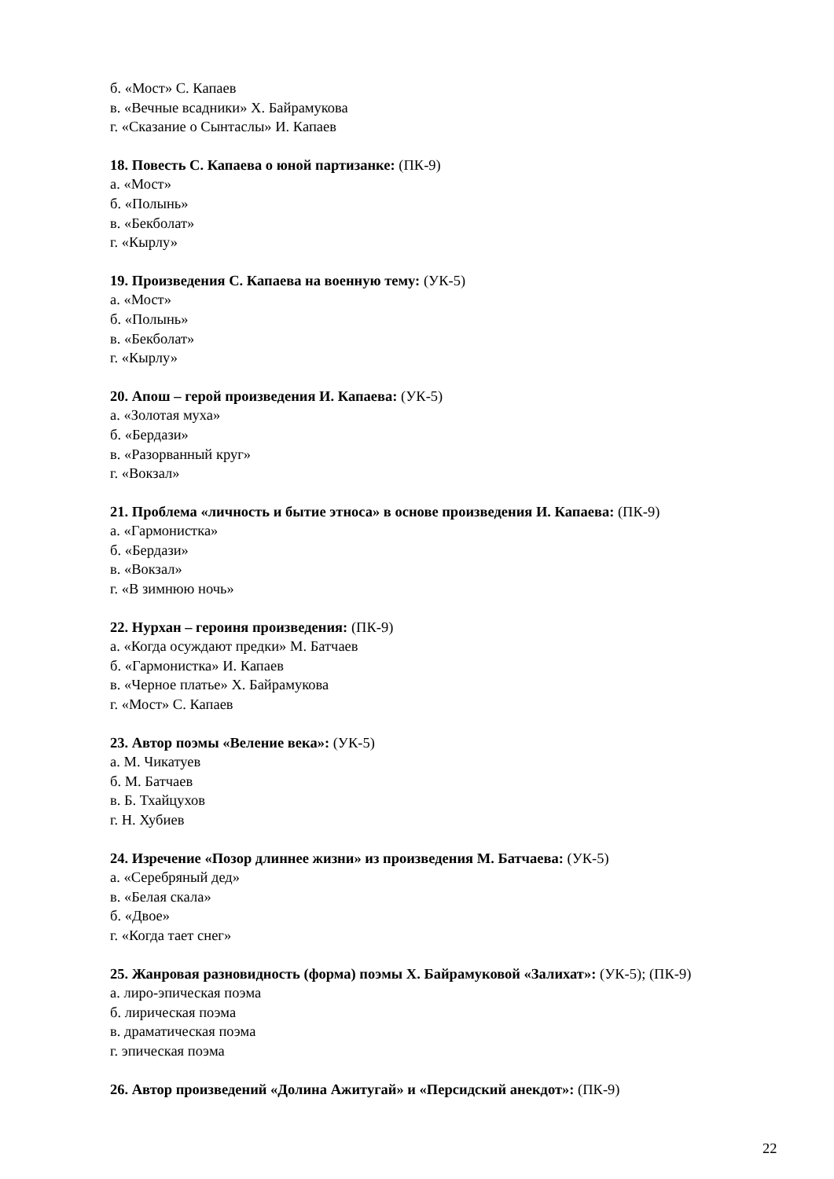б. «Мост» С. Капаев
в. «Вечные всадники» Х. Байрамукова
г. «Сказание о Сынтаслы» И. Капаев
18. Повесть С. Капаева о юной партизанке: (ПК-9)
а. «Мост»
б. «Полынь»
в. «Бекболат»
г. «Кырлу»
19. Произведения С. Капаева на военную тему: (УК-5)
а. «Мост»
б. «Полынь»
в. «Бекболат»
г. «Кырлу»
20. Апош – герой произведения И. Капаева: (УК-5)
а. «Золотая муха»
б. «Бердази»
в. «Разорванный круг»
г. «Вокзал»
21. Проблема «личность и бытие этноса» в основе произведения И. Капаева: (ПК-9)
а. «Гармонистка»
б. «Бердази»
в. «Вокзал»
г. «В зимнюю ночь»
22. Нурхан – героиня произведения: (ПК-9)
а. «Когда осуждают предки» М. Батчаев
б. «Гармонистка» И. Капаев
в. «Черное платье» Х. Байрамукова
г. «Мост» С. Капаев
23. Автор поэмы «Веление века»: (УК-5)
а. М. Чикатуев
б. М. Батчаев
в. Б. Тхайцухов
г. Н. Хубиев
24. Изречение «Позор длиннее жизни» из произведения М. Батчаева: (УК-5)
а. «Серебряный дед»
в. «Белая скала»
б. «Двое»
г. «Когда тает снег»
25. Жанровая разновидность (форма) поэмы Х. Байрамуковой «Залихат»: (УК-5); (ПК-9)
а. лиро-эпическая поэма
б. лирическая поэма
в. драматическая поэма
г. эпическая поэма
26. Автор произведений «Долина Ажитугай» и «Персидский анекдот»: (ПК-9)
22